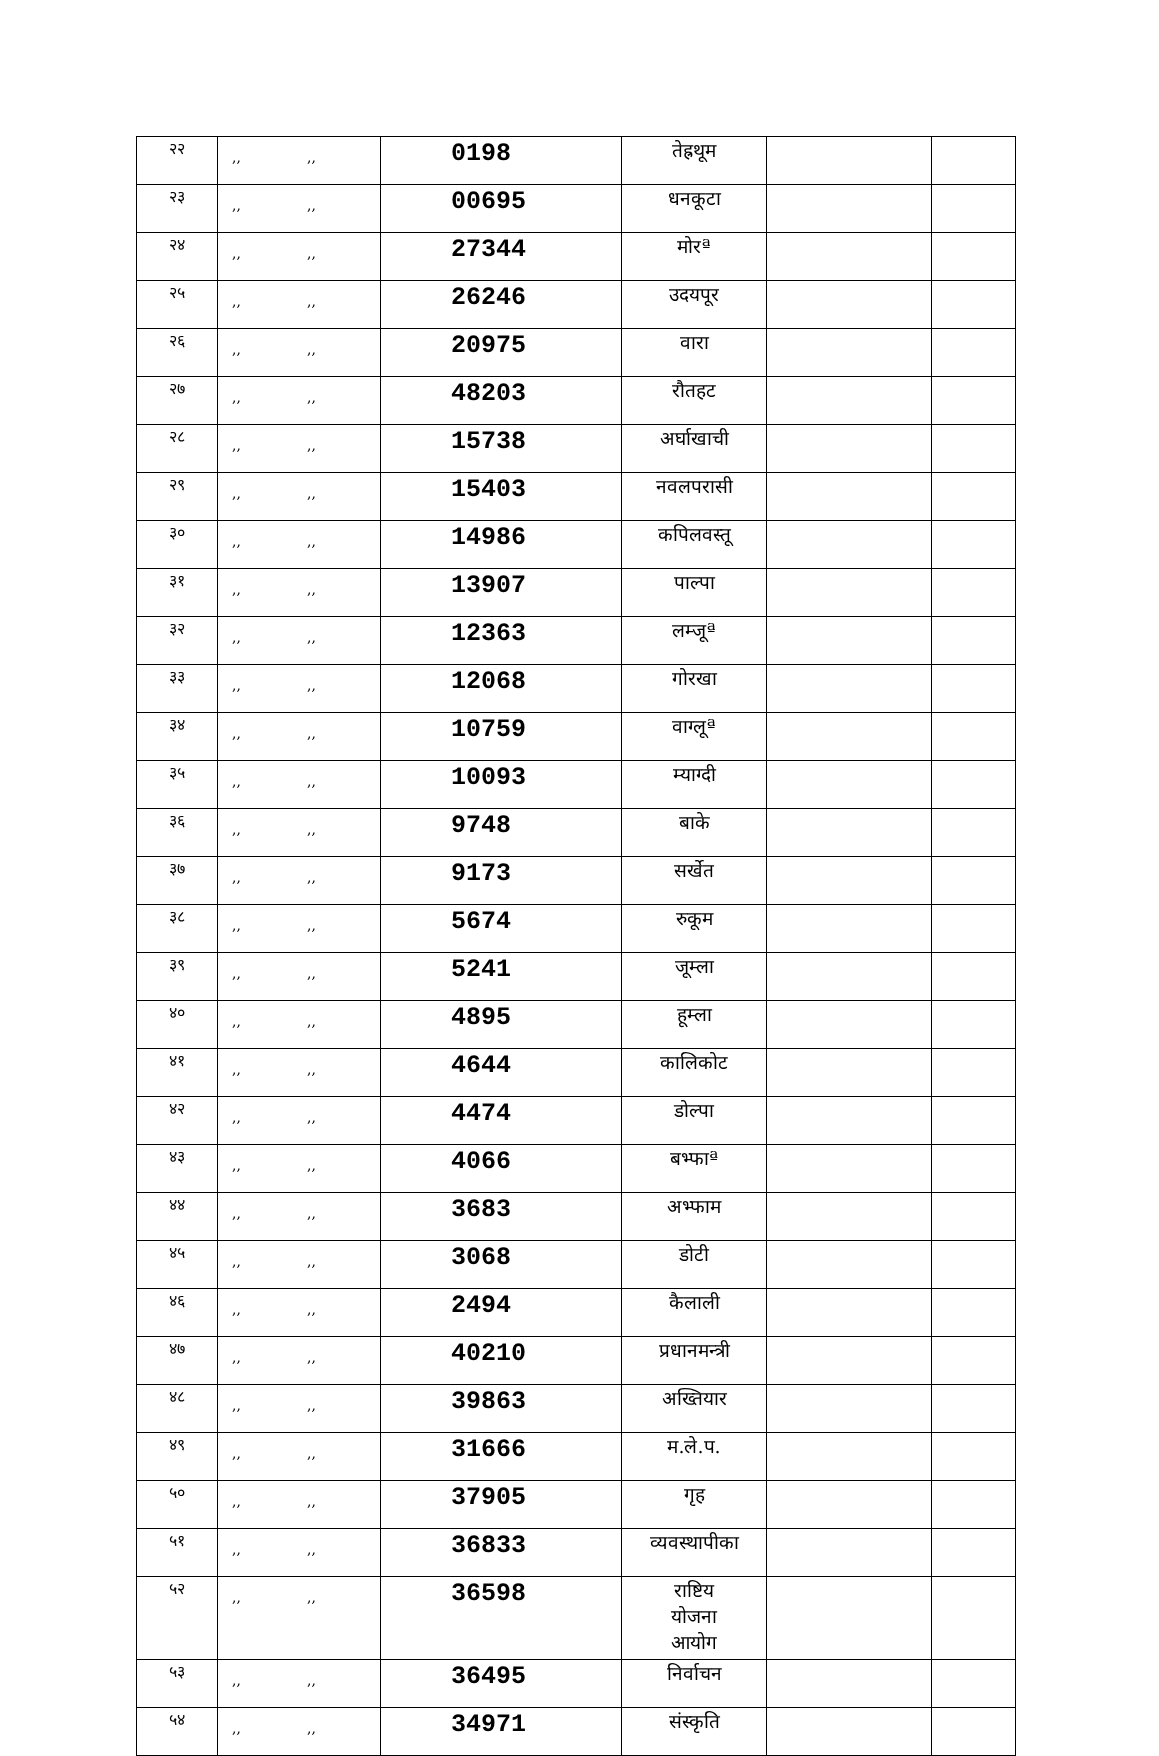| २२ | ,, ,, | 0198 | तेह्रथूम | | |
| २३ | ,, ,, | 00695 | धनकूटा | | |
| २४ | ,, ,, | 27344 | मोरª | | |
| २५ | ,, ,, | 26246 | उदयपूर | | |
| २६ | ,, ,, | 20975 | वारा | | |
| २७ | ,, ,, | 48203 | रौतहट | | |
| २८ | ,, ,, | 15738 | अर्घाखाची | | |
| २९ | ,, ,, | 15403 | नवलपरासी | | |
| ३० | ,, ,, | 14986 | कपिलवस्तू | | |
| ३१ | ,, ,, | 13907 | पाल्पा | | |
| ३२ | ,, ,, | 12363 | लम्जूª | | |
| ३३ | ,, ,, | 12068 | गोरखा | | |
| ३४ | ,, ,, | 10759 | वाग्लूª | | |
| ३५ | ,, ,, | 10093 | म्याग्दी | | |
| ३६ | ,, ,, | 9748 | बाके | | |
| ३७ | ,, ,, | 9173 | सर्खेत | | |
| ३८ | ,, ,, | 5674 | रुकूम | | |
| ३९ | ,, ,, | 5241 | जूम्ला | | |
| ४० | ,, ,, | 4895 | हूम्ला | | |
| ४१ | ,, ,, | 4644 | कालिकोट | | |
| ४२ | ,, ,, | 4474 | डोल्पा | | |
| ४३ | ,, ,, | 4066 | बभ्फाª | | |
| ४४ | ,, ,, | 3683 | अभ्फाम | | |
| ४५ | ,, ,, | 3068 | डोटी | | |
| ४६ | ,, ,, | 2494 | कैलाली | | |
| ४७ | ,, ,, | 40210 | प्रधानमन्त्री | | |
| ४८ | ,, ,, | 39863 | अख्तियार | | |
| ४९ | ,, ,, | 31666 | म.ले.प. | | |
| ५० | ,, ,, | 37905 | गृह | | |
| ५१ | ,, ,, | 36833 | व्यवस्थापीका | | |
| ५२ | ,, ,, | 36598 | राष्टिय योजना आयोग | | |
| ५३ | ,, ,, | 36495 | निर्वाचन | | |
| ५४ | ,, ,, | 34971 | संस्कृति | | |